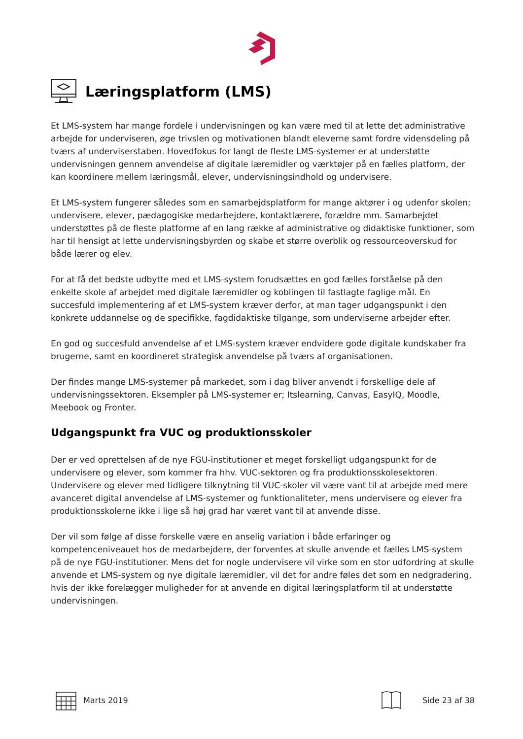Læringsplatform (LMS)
Et LMS-system har mange fordele i undervisningen og kan være med til at lette det administrative arbejde for underviseren, øge trivslen og motivationen blandt eleverne samt fordre vidensdeling på tværs af underviserstaben. Hovedfokus for langt de fleste LMS-systemer er at understøtte undervisningen gennem anvendelse af digitale læremidler og værktøjer på en fælles platform, der kan koordinere mellem læringsmål, elever, undervisningsindhold og undervisere.
Et LMS-system fungerer således som en samarbejdsplatform for mange aktører i og udenfor skolen; undervisere, elever, pædagogiske medarbejdere, kontaktlærere, forældre mm. Samarbejdet understøttes på de fleste platforme af en lang række af administrative og didaktiske funktioner, som har til hensigt at lette undervisningsbyrden og skabe et større overblik og ressourceoverskud for både lærer og elev.
For at få det bedste udbytte med et LMS-system forudsættes en god fælles forståelse på den enkelte skole af arbejdet med digitale læremidler og koblingen til fastlagte faglige mål. En succesfuld implementering af et LMS-system kræver derfor, at man tager udgangspunkt i den konkrete uddannelse og de specifikke, fagdidaktiske tilgange, som underviserne arbejder efter.
En god og succesfuld anvendelse af et LMS-system kræver endvidere gode digitale kundskaber fra brugerne, samt en koordineret strategisk anvendelse på tværs af organisationen.
Der findes mange LMS-systemer på markedet, som i dag bliver anvendt i forskellige dele af undervisningssektoren. Eksempler på LMS-systemer er; Itslearning, Canvas, EasyIQ, Moodle, Meebook og Fronter.
Udgangspunkt fra VUC og produktionsskoler
Der er ved oprettelsen af de nye FGU-institutioner et meget forskelligt udgangspunkt for de undervisere og elever, som kommer fra hhv. VUC-sektoren og fra produktionsskolesektoren. Undervisere og elever med tidligere tilknytning til VUC-skoler vil være vant til at arbejde med mere avanceret digital anvendelse af LMS-systemer og funktionaliteter, mens undervisere og elever fra produktionsskolerne ikke i lige så høj grad har været vant til at anvende disse.
Der vil som følge af disse forskelle være en anselig variation i både erfaringer og kompetenceniveauet hos de medarbejdere, der forventes at skulle anvende et fælles LMS-system på de nye FGU-institutioner. Mens det for nogle undervisere vil virke som en stor udfordring at skulle anvende et LMS-system og nye digitale læremidler, vil det for andre føles det som en nedgradering, hvis der ikke forelægger muligheder for at anvende en digital læringsplatform til at understøtte undervisningen.
Marts 2019 Side 23 af 38